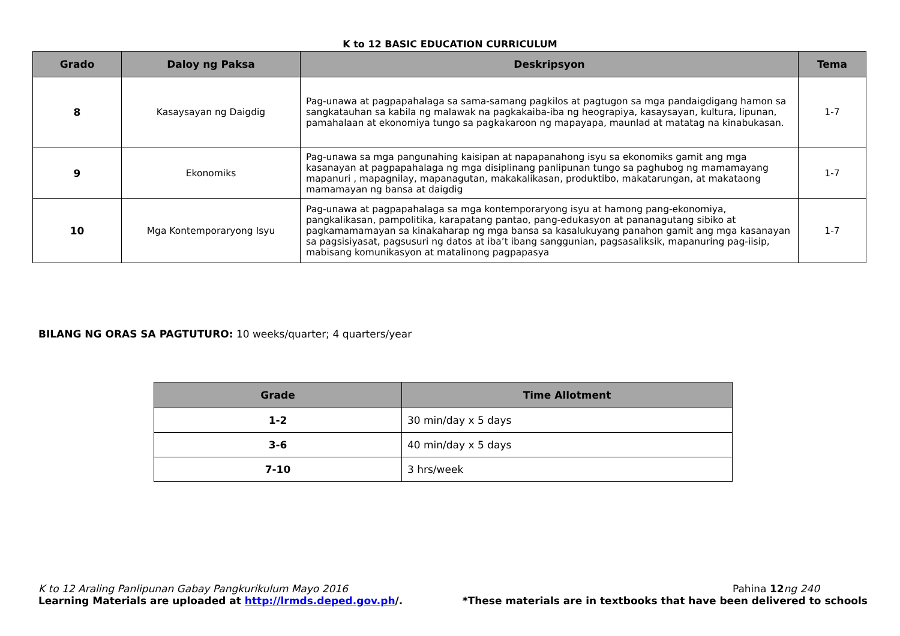K to 12 BASIC EDUCATION CURRICULUM
| Grado | Daloy ng Paksa | Deskripsyon | Tema |
| --- | --- | --- | --- |
| 8 | Kasaysayan ng Daigdig | Pag-unawa at pagpapahalaga sa sama-samang pagkilos at pagtugon sa mga pandaigdigang hamon sa sangkatauhan sa kabila ng malawak na pagkakaiba-iba ng heograpiya, kasaysayan, kultura, lipunan, pamahalaan at ekonomiya tungo sa pagkakaroon ng mapayapa, maunlad at matatag na kinabukasan. | 1-7 |
| 9 | Ekonomiks | Pag-unawa sa mga pangunahing kaisipan at napapanahong isyu sa ekonomiks gamit ang mga kasanayan at pagpapahalaga ng mga disiplinang panlipunan tungo sa paghubog ng mamamayang mapanuri , mapagnilay, mapanagutan, makakalikasan, produktibo, makatarungan, at makataong mamamayan ng bansa at daigdig | 1-7 |
| 10 | Mga Kontemporaryong Isyu | Pag-unawa at pagpapahalaga sa mga kontemporaryong isyu at hamong pang-ekonomiya, pangkalikasan, pampolitika, karapatang pantao, pang-edukasyon at pananagutang sibiko at pagkamamamayan sa kinakaharap ng mga bansa sa kasalukuyang panahon gamit ang mga kasanayan sa pagsisiyasat, pagsusuri ng datos at iba’t ibang sanggunian, pagsasaliksik, mapanuring pag-iisip, mabisang komunikasyon at matalinong pagpapasya | 1-7 |
BILANG NG ORAS SA PAGTUTURO: 10 weeks/quarter; 4 quarters/year
| Grade | Time Allotment |
| --- | --- |
| 1-2 | 30 min/day x 5 days |
| 3-6 | 40 min/day x 5 days |
| 7-10 | 3 hrs/week |
K to 12 Araling Panlipunan Gabay Pangkurikulum Mayo 2016 Pahina 12 ng 240
Learning Materials are uploaded at http://lrmds.deped.gov.ph/. *These materials are in textbooks that have been delivered to schools